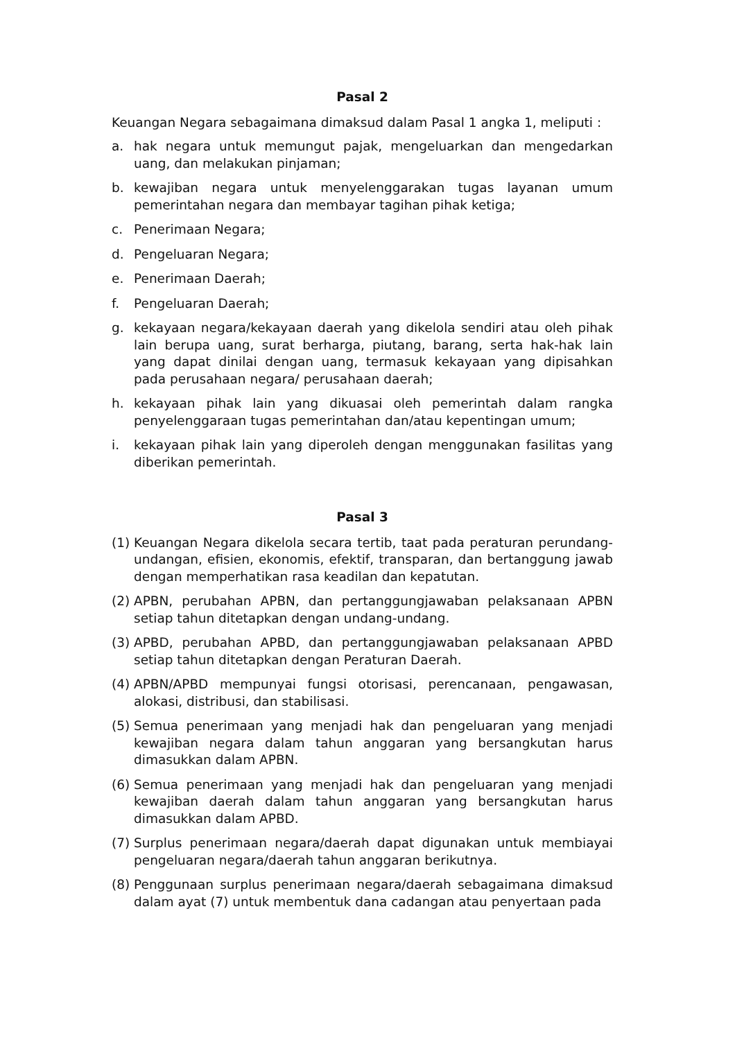Pasal 2
Keuangan Negara sebagaimana dimaksud dalam Pasal 1 angka 1, meliputi :
a. hak negara untuk memungut pajak, mengeluarkan dan mengedarkan uang, dan melakukan pinjaman;
b. kewajiban negara untuk menyelenggarakan tugas layanan umum pemerintahan negara dan membayar tagihan pihak ketiga;
c. Penerimaan Negara;
d. Pengeluaran Negara;
e. Penerimaan Daerah;
f. Pengeluaran Daerah;
g. kekayaan negara/kekayaan daerah yang dikelola sendiri atau oleh pihak lain berupa uang, surat berharga, piutang, barang, serta hak-hak lain yang dapat dinilai dengan uang, termasuk kekayaan yang dipisahkan pada perusahaan negara/ perusahaan daerah;
h. kekayaan pihak lain yang dikuasai oleh pemerintah dalam rangka penyelenggaraan tugas pemerintahan dan/atau kepentingan umum;
i. kekayaan pihak lain yang diperoleh dengan menggunakan fasilitas yang diberikan pemerintah.
Pasal 3
(1) Keuangan Negara dikelola secara tertib, taat pada peraturan perundang-undangan, efisien, ekonomis, efektif, transparan, dan bertanggung jawab dengan memperhatikan rasa keadilan dan kepatutan.
(2) APBN, perubahan APBN, dan pertanggungjawaban pelaksanaan APBN setiap tahun ditetapkan dengan undang-undang.
(3) APBD, perubahan APBD, dan pertanggungjawaban pelaksanaan APBD setiap tahun ditetapkan dengan Peraturan Daerah.
(4) APBN/APBD mempunyai fungsi otorisasi, perencanaan, pengawasan, alokasi, distribusi, dan stabilisasi.
(5) Semua penerimaan yang menjadi hak dan pengeluaran yang menjadi kewajiban negara dalam tahun anggaran yang bersangkutan harus dimasukkan dalam APBN.
(6) Semua penerimaan yang menjadi hak dan pengeluaran yang menjadi kewajiban daerah dalam tahun anggaran yang bersangkutan harus dimasukkan dalam APBD.
(7) Surplus penerimaan negara/daerah dapat digunakan untuk membiayai pengeluaran negara/daerah tahun anggaran berikutnya.
(8) Penggunaan surplus penerimaan negara/daerah sebagaimana dimaksud dalam ayat (7) untuk membentuk dana cadangan atau penyertaan pada